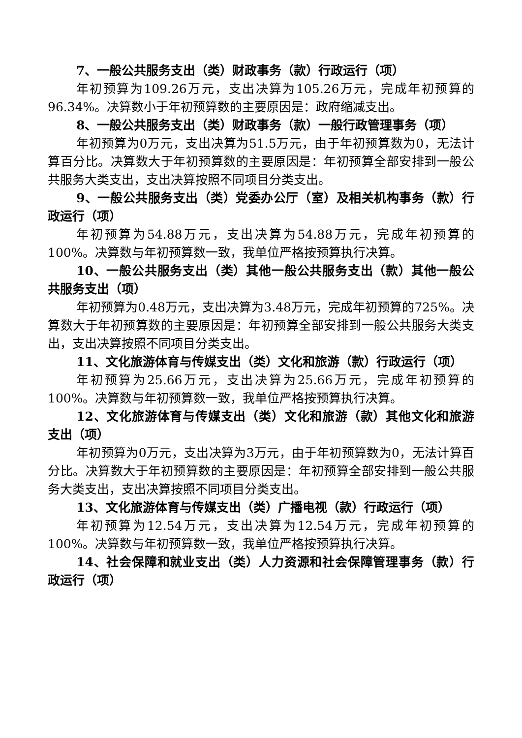7、一般公共服务支出（类）财政事务（款）行政运行（项）
年初预算为109.26万元，支出决算为105.26万元，完成年初预算的96.34%。决算数小于年初预算数的主要原因是：政府缩减支出。
8、一般公共服务支出（类）财政事务（款）一般行政管理事务（项）
年初预算为0万元，支出决算为51.5万元，由于年初预算数为0，无法计算百分比。决算数大于年初预算数的主要原因是：年初预算全部安排到一般公共服务大类支出，支出决算按照不同项目分类支出。
9、一般公共服务支出（类）党委办公厅（室）及相关机构事务（款）行政运行（项）
年初预算为54.88万元，支出决算为54.88万元，完成年初预算的100%。决算数与年初预算数一致，我单位严格按预算执行决算。
10、一般公共服务支出（类）其他一般公共服务支出（款）其他一般公共服务支出（项）
年初预算为0.48万元，支出决算为3.48万元，完成年初预算的725%。决算数大于年初预算数的主要原因是：年初预算全部安排到一般公共服务大类支出，支出决算按照不同项目分类支出。
11、文化旅游体育与传媒支出（类）文化和旅游（款）行政运行（项）
年初预算为25.66万元，支出决算为25.66万元，完成年初预算的100%。决算数与年初预算数一致，我单位严格按预算执行决算。
12、文化旅游体育与传媒支出（类）文化和旅游（款）其他文化和旅游支出（项）
年初预算为0万元，支出决算为3万元，由于年初预算数为0，无法计算百分比。决算数大于年初预算数的主要原因是：年初预算全部安排到一般公共服务大类支出，支出决算按照不同项目分类支出。
13、文化旅游体育与传媒支出（类）广播电视（款）行政运行（项）
年初预算为12.54万元，支出决算为12.54万元，完成年初预算的100%。决算数与年初预算数一致，我单位严格按预算执行决算。
14、社会保障和就业支出（类）人力资源和社会保障管理事务（款）行政运行（项）